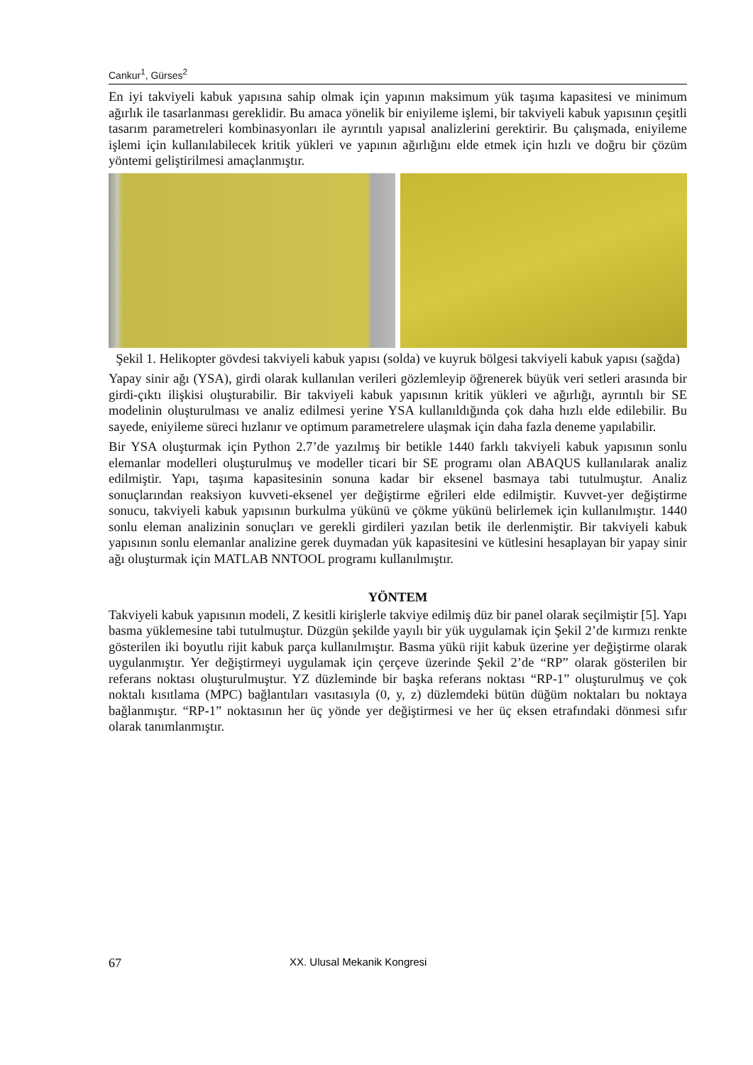Cankur<sup>1</sup>, Gürses<sup>2</sup>
En iyi takviyeli kabuk yapısına sahip olmak için yapının maksimum yük taşıma kapasitesi ve minimum ağırlık ile tasarlanması gereklidir. Bu amaca yönelik bir eniyileme işlemi, bir takviyeli kabuk yapısının çeşitli tasarım parametreleri kombinasyonları ile ayrıntılı yapısal analizlerini gerektirir. Bu çalışmada, eniyileme işlemi için kullanılabilecek kritik yükleri ve yapının ağırlığını elde etmek için hızlı ve doğru bir çözüm yöntemi geliştirilmesi amaçlanmıştır.
Şekil 1. Helikopter gövdesi takviyeli kabuk yapısı (solda) ve kuyruk bölgesi takviyeli kabuk yapısı (sağda)
Yapay sinir ağı (YSA), girdi olarak kullanılan verileri gözlemleyip öğrenerek büyük veri setleri arasında bir girdi-çıktı ilişkisi oluşturabilir. Bir takviyeli kabuk yapısının kritik yükleri ve ağırlığı, ayrıntılı bir SE modelinin oluşturulması ve analiz edilmesi yerine YSA kullanıldığında çok daha hızlı elde edilebilir. Bu sayede, eniyileme süreci hızlanır ve optimum parametrelere ulaşmak için daha fazla deneme yapılabilir.
Bir YSA oluşturmak için Python 2.7’de yazılmış bir betikle 1440 farklı takviyeli kabuk yapısının sonlu elemanlar modelleri oluşturulmuş ve modeller ticari bir SE programı olan ABAQUS kullanılarak analiz edilmiştir. Yapı, taşıma kapasitesinin sonuna kadar bir eksenel basmaya tabi tutulmuştur. Analiz sonuçlarından reaksiyon kuvveti-eksenel yer değiştirme eğrileri elde edilmiştir. Kuvvet-yer değiştirme sonucu, takviyeli kabuk yapısının burkulma yükünü ve çökme yükünü belirlemek için kullanılmıştır. 1440 sonlu eleman analizinin sonuçları ve gerekli girdileri yazılan betik ile derlenmiştir. Bir takviyeli kabuk yapısının sonlu elemanlar analizine gerek duymadan yük kapasitesini ve kütlesini hesaplayan bir yapay sinir ağı oluşturmak için MATLAB NNTOOL programı kullanılmıştır.
YÖNTEM
Takviyeli kabuk yapısının modeli, Z kesitli kirişlerle takviye edilmiş düz bir panel olarak seçilmiştir [5]. Yapı basma yüklemesine tabi tutulmuştur. Düzgün şekilde yayılı bir yük uygulamak için Şekil 2’de kırmızı renkte gösterilen iki boyutlu rijit kabuk parça kullanılmıştır. Basma yükü rijit kabuk üzerine yer değiştirme olarak uygulanmıştır. Yer değiştirmeyi uygulamak için çerçeve üzerinde Şekil 2’de “RP” olarak gösterilen bir referans noktası oluşturulmuştur. YZ düzleminde bir başka referans noktası “RP-1” oluşturulmuş ve çok noktalı kısıtlama (MPC) bağlantıları vasıtasıyla (0, y, z) düzlemdeki bütün düğüm noktaları bu noktaya bağlanmıştır. “RP-1” noktasının her üç yönde yer değiştirmesi ve her üç eksen etrafındaki dönmesi sıfır olarak tanımlanmıştır.
67 XX. Ulusal Mekanik Kongresi